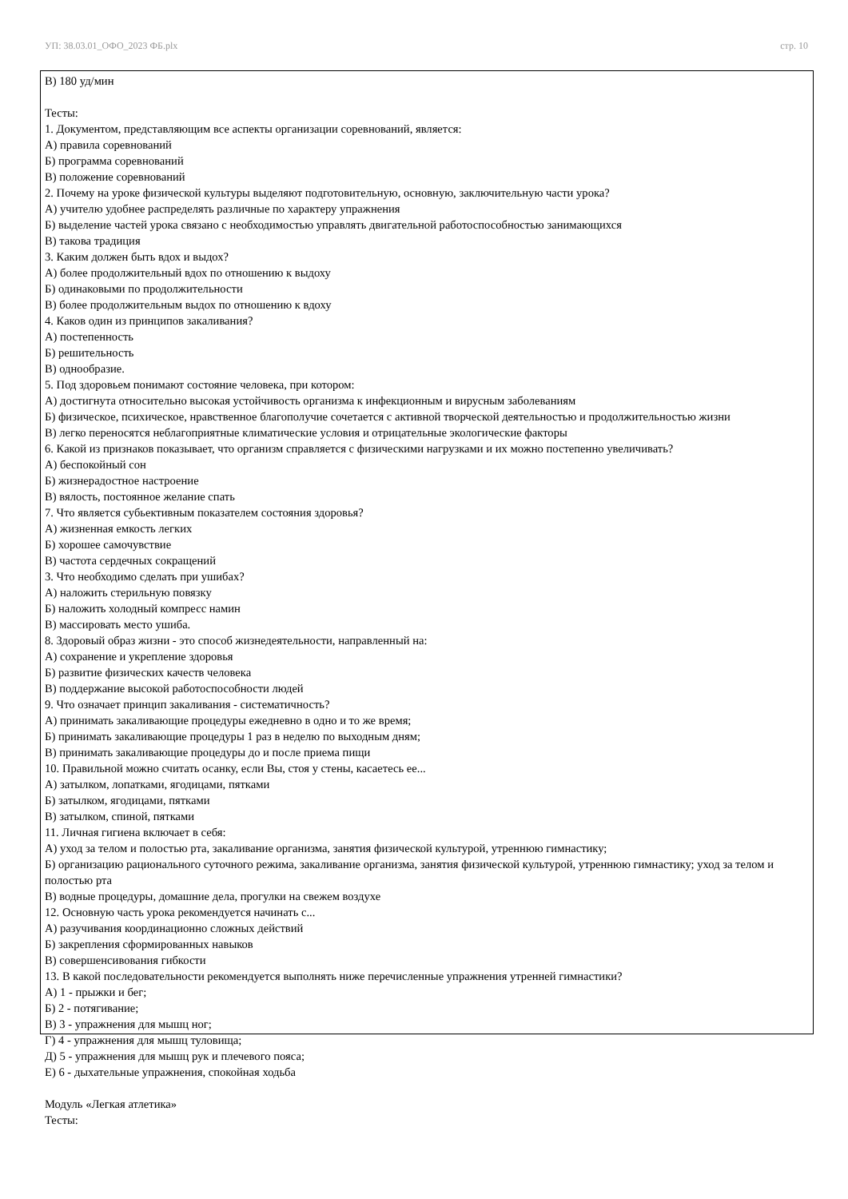УП: 38.03.01_ОФО_2023 ФБ.plx стр. 10
В) 180 уд/мин
Тесты:
1. Документом, представляющим все аспекты организации соревнований, является:
А) правила соревнований
Б) программа соревнований
В) положение соревнований
2. Почему на уроке физической культуры выделяют подготовительную, основную, заключительную части урока?
А) учителю удобнее распределять различные по характеру упражнения
Б) выделение частей урока связано с необходимостью управлять двигательной работоспособностью занимающихся
В) такова традиция
3. Каким должен быть вдох и выдох?
А) более продолжительный вдох по отношению к выдоху
Б) одинаковыми по продолжительности
В) более продолжительным выдох по отношению к вдоху
4. Каков один из принципов закаливания?
А) постепенность
Б) решительность
В) однообразие.
5. Под здоровьем понимают состояние человека, при котором:
А) достигнута относительно высокая устойчивость организма к инфекционным и вирусным заболеваниям
Б) физическое, психическое, нравственное благополучие сочетается с активной творческой деятельностью и продолжительностью жизни
В) легко переносятся неблагоприятные климатические условия и отрицательные экологические факторы
6. Какой из признаков показывает, что организм справляется с физическими нагрузками и их можно постепенно увеличивать?
А) беспокойный сон
Б) жизнерадостное настроение
В) вялость, постоянное желание спать
7. Что является субьективным показателем состояния здоровья?
А) жизненная емкость легких
Б) хорошее самочувствие
В) частота сердечных сокращений
3. Что необходимо сделать при ушибах?
А) наложить стерильную повязку
Б) наложить холодный компресс намин
В) массировать место ушиба.
8. Здоровый образ жизни - это способ жизнедеятельности, направленный на:
А) сохранение и укрепление здоровья
Б) развитие физических качеств человека
В) поддержание высокой работоспособности людей
9. Что означает принцип закаливания - систематичность?
А) принимать закаливающие процедуры ежедневно в одно и то же время;
Б) принимать закаливающие процедуры 1 раз в неделю по выходным дням;
В) принимать закаливающие процедуры до и после приема пищи
10. Правильной можно считать осанку, если Вы, стоя у стены, касаетесь ее...
А) затылком, лопатками, ягодицами, пятками
Б) затылком, ягодицами, пятками
В) затылком, спиной, пятками
11. Личная гигиена включает в себя:
А) уход за телом и полостью рта, закаливание организма, занятия физической культурой, утреннюю гимнастику;
Б) организацию рационального суточного режима, закаливание организма, занятия физической культурой, утреннюю гимнастику; уход за телом и полостью рта
В) водные процедуры, домашние дела, прогулки на свежем воздухе
12. Основную часть урока рекомендуется начинать с...
А) разучивания координационно сложных действий
Б) закрепления сформированных навыков
В) совершенсивования гибкости
13. В какой последовательности рекомендуется выполнять ниже перечисленные упражнения утренней гимнастики?
А) 1 - прыжки и бег;
Б) 2 - потягивание;
В) 3 - упражнения для мышц ног;
Г) 4 - упражнения для мышц туловища;
Д) 5 - упражнения для мышц рук и плечевого пояса;
Е) 6 - дыхательные упражнения, спокойная ходьба
Модуль «Легкая атлетика»
Тесты: